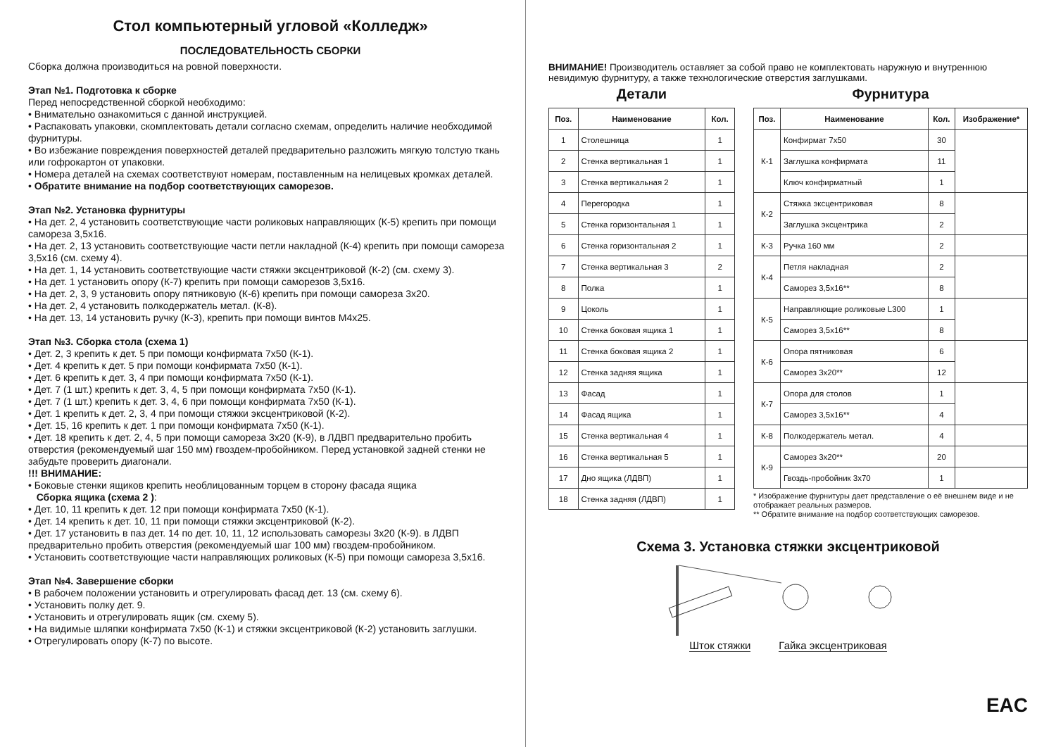Стол компьютерный угловой «Колледж»
ПОСЛЕДОВАТЕЛЬНОСТЬ СБОРКИ
Сборка должна производиться на ровной поверхности.
Этап №1. Подготовка к сборке
Перед непосредственной сборкой необходимо:
• Внимательно ознакомиться с данной инструкцией.
• Распаковать упаковки, скомплектовать детали согласно схемам, определить наличие необходимой фурнитуры.
• Во избежание повреждения поверхностей деталей предварительно разложить мягкую толстую ткань или гофрокартон от упаковки.
• Номера деталей на схемах соответствуют номерам, поставленным на нелицевых кромках деталей.
• Обратите внимание на подбор соответствующих саморезов.
Этап №2. Установка фурнитуры
• На дет. 2, 4 установить соответствующие части роликовых направляющих (К-5) крепить при помощи самореза 3,5х16.
• На дет. 2, 13 установить соответствующие части петли накладной (К-4) крепить при помощи самореза 3,5х16 (см. схему 4).
• На дет. 1, 14 установить соответствующие части стяжки эксцентриковой (К-2) (см. схему 3).
• На дет. 1 установить опору (К-7) крепить при помощи саморезов 3,5х16.
• На дет. 2, 3, 9 установить опору пятниковую (К-6) крепить при помощи самореза 3х20.
• На дет. 2, 4 установить полкодержатель метал. (К-8).
• На дет. 13, 14 установить ручку (К-3), крепить при помощи винтов М4х25.
Этап №3. Сборка стола (схема 1)
• Дет. 2, 3 крепить к дет. 5 при помощи конфирмата 7х50 (К-1).
• Дет. 4 крепить к дет. 5 при помощи конфирмата 7х50 (К-1).
• Дет. 6 крепить к дет. 3, 4 при помощи конфирмата 7х50 (К-1).
• Дет. 7 (1 шт.) крепить к дет. 3, 4, 5 при помощи конфирмата 7х50 (К-1).
• Дет. 7 (1 шт.) крепить к дет. 3, 4, 6 при помощи конфирмата 7х50 (К-1).
• Дет. 1 крепить к дет. 2, 3, 4 при помощи стяжки эксцентриковой (К-2).
• Дет. 15, 16 крепить к дет. 1 при помощи конфирмата 7х50 (К-1).
• Дет. 18 крепить к дет. 2, 4, 5 при помощи самореза 3х20 (К-9), в ЛДВП предварительно пробить отверстия (рекомендуемый шаг 150 мм) гвоздем-пробойником. Перед установкой задней стенки не забудьте проверить диагонали.
!!! ВНИМАНИЕ:
• Боковые стенки ящиков крепить необлицованным торцем в сторону фасада ящика
Сборка ящика (схема 2 ):
• Дет. 10, 11 крепить к дет. 12 при помощи конфирмата 7х50 (К-1).
• Дет. 14 крепить к дет. 10, 11 при помощи стяжки эксцентриковой (К-2).
• Дет. 17 установить в паз дет. 14 по дет. 10, 11, 12 использовать саморезы 3х20 (К-9). в ЛДВП предварительно пробить отверстия (рекомендуемый шаг 100 мм) гвоздем-пробойником.
• Установить соответствующие части направляющих роликовых (К-5) при помощи самореза 3,5х16.
Этап №4. Завершение сборки
• В рабочем положении установить и отрегулировать фасад дет. 13 (см. схему 6).
• Установить полку дет. 9.
• Установить и отрегулировать ящик (см. схему 5).
• На видимые шляпки конфирмата 7х50 (К-1) и стяжки эксцентриковой (К-2) установить заглушки.
• Отрегулировать опору (К-7) по высоте.
ВНИМАНИЕ! Производитель оставляет за собой право не комплектовать наружную и внутреннюю невидимую фурнитуру, а также технологические отверстия заглушками.
Детали
| Поз. | Наименование | Кол. |
| --- | --- | --- |
| 1 | Столешница | 1 |
| 2 | Стенка вертикальная 1 | 1 |
| 3 | Стенка вертикальная 2 | 1 |
| 4 | Перегородка | 1 |
| 5 | Стенка горизонтальная 1 | 1 |
| 6 | Стенка горизонтальная 2 | 1 |
| 7 | Стенка вертикальная 3 | 2 |
| 8 | Полка | 1 |
| 9 | Цоколь | 1 |
| 10 | Стенка боковая ящика 1 | 1 |
| 11 | Стенка боковая ящика 2 | 1 |
| 12 | Стенка задняя ящика | 1 |
| 13 | Фасад | 1 |
| 14 | Фасад ящика | 1 |
| 15 | Стенка вертикальная 4 | 1 |
| 16 | Стенка вертикальная 5 | 1 |
| 17 | Дно ящика (ЛДВП) | 1 |
| 18 | Стенка задняя (ЛДВП) | 1 |
Фурнитура
| Поз. | Наименование | Кол. | Изображение* |
| --- | --- | --- | --- |
| К-1 | Конфирмат 7х50 | 30 | |
| | Заглушка конфирмата | 11 | |
| | Ключ конфирматный | 1 | |
| К-2 | Стяжка эксцентриковая | 8 | |
| | Заглушка эксцентрика | 2 | |
| К-3 | Ручка 160 мм | 2 | |
| К-4 | Петля накладная | 2 | |
| | Саморез 3,5х16** | 8 | |
| К-5 | Направляющие роликовые L300 | 1 | |
| | Саморез 3,5х16** | 8 | |
| К-6 | Опора пятниковая | 6 | |
| | Саморез 3х20** | 12 | |
| К-7 | Опора для столов | 1 | |
| | Саморез 3,5х16** | 4 | |
| К-8 | Полкодержатель метал. | 4 | |
| К-9 | Саморез 3х20** | 20 | |
| | Гвоздь-пробойник 3х70 | 1 | |
* Изображение фурнитуры дает представление о её внешнем виде и не отображает реальных размеров.
** Обратите внимание на подбор соответствующих саморезов.
Схема 3. Установка стяжки эксцентриковой
Шток стяжки Гайка эксцентриковая
EAC